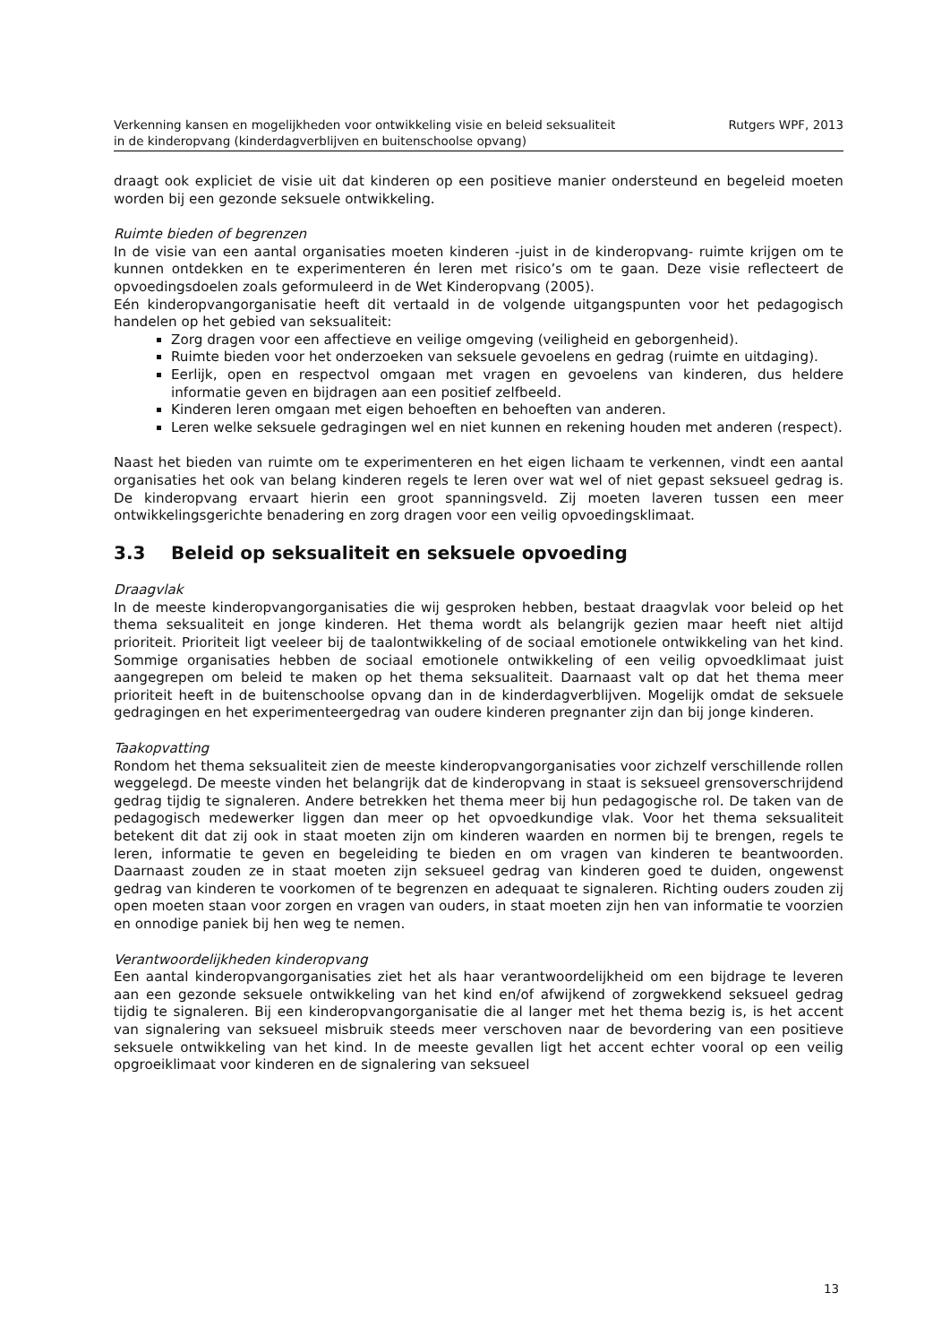Verkenning kansen en mogelijkheden voor ontwikkeling visie en beleid seksualiteit
in de kinderopvang (kinderdagverblijven en buitenschoolse opvang)
Rutgers WPF, 2013
draagt ook expliciet de visie uit dat kinderen op een positieve manier ondersteund en begeleid moeten worden bij een gezonde seksuele ontwikkeling.
Ruimte bieden of begrenzen
In de visie van een aantal organisaties moeten kinderen -juist in de kinderopvang- ruimte krijgen om te kunnen ontdekken en te experimenteren én leren met risico’s om te gaan. Deze visie reflecteert de opvoedingsdoelen zoals geformuleerd in de Wet Kinderopvang (2005).
Eén kinderopvangorganisatie heeft dit vertaald in de volgende uitgangspunten voor het pedagogisch handelen op het gebied van seksualiteit:
Zorg dragen voor een affectieve en veilige omgeving (veiligheid en geborgenheid).
Ruimte bieden voor het onderzoeken van seksuele gevoelens en gedrag (ruimte en uitdaging).
Eerlijk, open en respectvol omgaan met vragen en gevoelens van kinderen, dus heldere informatie geven en bijdragen aan een positief zelfbeeld.
Kinderen leren omgaan met eigen behoeften en behoeften van anderen.
Leren welke seksuele gedragingen wel en niet kunnen en rekening houden met anderen (respect).
Naast het bieden van ruimte om te experimenteren en het eigen lichaam te verkennen, vindt een aantal organisaties het ook van belang kinderen regels te leren over wat wel of niet gepast seksueel gedrag is. De kinderopvang ervaart hierin een groot spanningsveld. Zij moeten laveren tussen een meer ontwikkelingsgerichte benadering en zorg dragen voor een veilig opvoedingsklimaat.
3.3 Beleid op seksualiteit en seksuele opvoeding
Draagvlak
In de meeste kinderopvangorganisaties die wij gesproken hebben, bestaat draagvlak voor beleid op het thema seksualiteit en jonge kinderen. Het thema wordt als belangrijk gezien maar heeft niet altijd prioriteit. Prioriteit ligt veeleer bij de taalontwikkeling of de sociaal emotionele ontwikkeling van het kind. Sommige organisaties hebben de sociaal emotionele ontwikkeling of een veilig opvoedklimaat juist aangegrepen om beleid te maken op het thema seksualiteit. Daarnaast valt op dat het thema meer prioriteit heeft in de buitenschoolse opvang dan in de kinderdagverblijven. Mogelijk omdat de seksuele gedragingen en het experimenteergedrag van oudere kinderen pregnanter zijn dan bij jonge kinderen.
Taakopvatting
Rondom het thema seksualiteit zien de meeste kinderopvangorganisaties voor zichzelf verschillende rollen weggelegd. De meeste vinden het belangrijk dat de kinderopvang in staat is seksueel grensoverschrijdend gedrag tijdig te signaleren. Andere betrekken het thema meer bij hun pedagogische rol. De taken van de pedagogisch medewerker liggen dan meer op het opvoedkundige vlak. Voor het thema seksualiteit betekent dit dat zij ook in staat moeten zijn om kinderen waarden en normen bij te brengen, regels te leren, informatie te geven en begeleiding te bieden en om vragen van kinderen te beantwoorden. Daarnaast zouden ze in staat moeten zijn seksueel gedrag van kinderen goed te duiden, ongewenst gedrag van kinderen te voorkomen of te begrenzen en adequaat te signaleren. Richting ouders zouden zij open moeten staan voor zorgen en vragen van ouders, in staat moeten zijn hen van informatie te voorzien en onnodige paniek bij hen weg te nemen.
Verantwoordelijkheden kinderopvang
Een aantal kinderopvangorganisaties ziet het als haar verantwoordelijkheid om een bijdrage te leveren aan een gezonde seksuele ontwikkeling van het kind en/of afwijkend of zorgwekkend seksueel gedrag tijdig te signaleren. Bij een kinderopvangorganisatie die al langer met het thema bezig is, is het accent van signalering van seksueel misbruik steeds meer verschoven naar de bevordering van een positieve seksuele ontwikkeling van het kind. In de meeste gevallen ligt het accent echter vooral op een veilig opgroeiklimaat voor kinderen en de signalering van seksueel
13